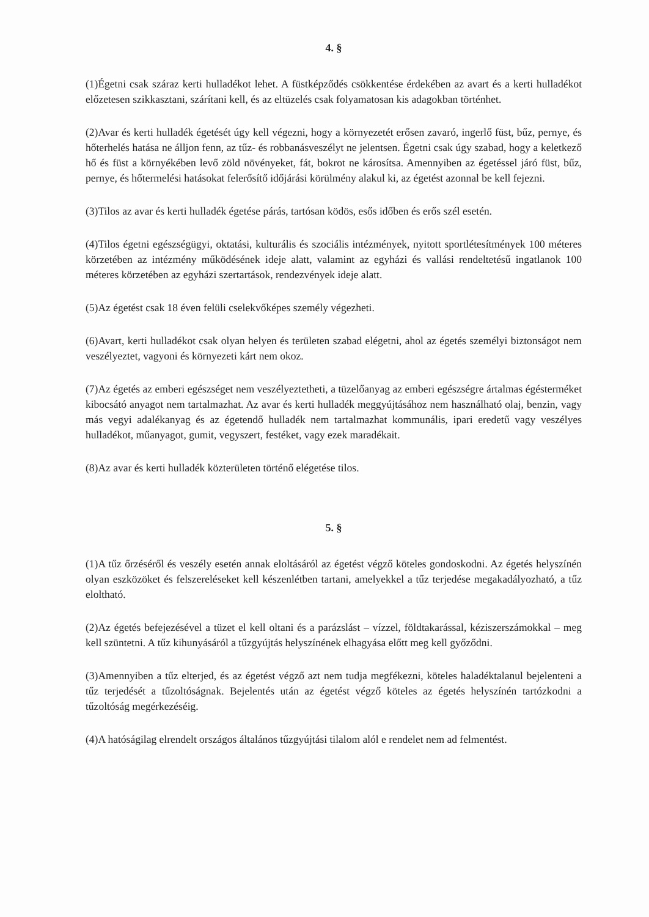4. §
(1)Égetni csak száraz kerti hulladékot lehet. A füstképződés csökkentése érdekében az avart és a kerti hulladékot előzetesen szikkasztani, szárítani kell, és az eltüzelés csak folyamatosan kis adagokban történhet.
(2)Avar és kerti hulladék égetését úgy kell végezni, hogy a környezetét erősen zavaró, ingerlő füst, bűz, pernye, és hőterhelés hatása ne álljon fenn, az tűz- és robbanásveszélyt ne jelentsen. Égetni csak úgy szabad, hogy a keletkező hő és füst a környékében levő zöld növényeket, fát, bokrot ne károsítsa. Amennyiben az égetéssel járó füst, bűz, pernye, és hőtermelési hatásokat felerősítő időjárási körülmény alakul ki, az égetést azonnal be kell fejezni.
(3)Tilos az avar és kerti hulladék égetése párás, tartósan ködös, esős időben és erős szél esetén.
(4)Tilos égetni egészségügyi, oktatási, kulturális és szociális intézmények, nyitott sportlétesítmények 100 méteres körzetében az intézmény működésének ideje alatt, valamint az egyházi és vallási rendeltetésű ingatlanok 100 méteres körzetében az egyházi szertartások, rendezvények ideje alatt.
(5)Az égetést csak 18 éven felüli cselekvőképes személy végezheti.
(6)Avart, kerti hulladékot csak olyan helyen és területen szabad elégetni, ahol az égetés személyi biztonságot nem veszélyeztet, vagyoni és környezeti kárt nem okoz.
(7)Az égetés az emberi egészséget nem veszélyeztetheti, a tüzelőanyag az emberi egészségre ártalmas égésterméket kibocsátó anyagot nem tartalmazhat. Az avar és kerti hulladék meggyújtásához nem használható olaj, benzin, vagy más vegyi adalékanyag és az égetendő hulladék nem tartalmazhat kommunális, ipari eredetű vagy veszélyes hulladékot, műanyagot, gumit, vegyszert, festéket, vagy ezek maradékait.
(8)Az avar és kerti hulladék közterületen történő elégetése tilos.
5. §
(1)A tűz őrzéséről és veszély esetén annak eloltásáról az égetést végző köteles gondoskodni. Az égetés helyszínén olyan eszközöket és felszereléseket kell készenlétben tartani, amelyekkel a tűz terjedése megakadályozható, a tűz eloltható.
(2)Az égetés befejezésével a tüzet el kell oltani és a parázslást – vízzel, földtakarással, kéziszerszámokkal – meg kell szüntetni. A tűz kihunyásáról a tűzgyújtás helyszínének elhagyása előtt meg kell győződni.
(3)Amennyiben a tűz elterjed, és az égetést végző azt nem tudja megfékezni, köteles haladéktalanul bejelenteni a tűz terjedését a tűzoltóságnak. Bejelentés után az égetést végző köteles az égetés helyszínén tartózkodni a tűzoltóság megérkezéséig.
(4)A hatóságilag elrendelt országos általános tűzgyújtási tilalom alól e rendelet nem ad felmentést.